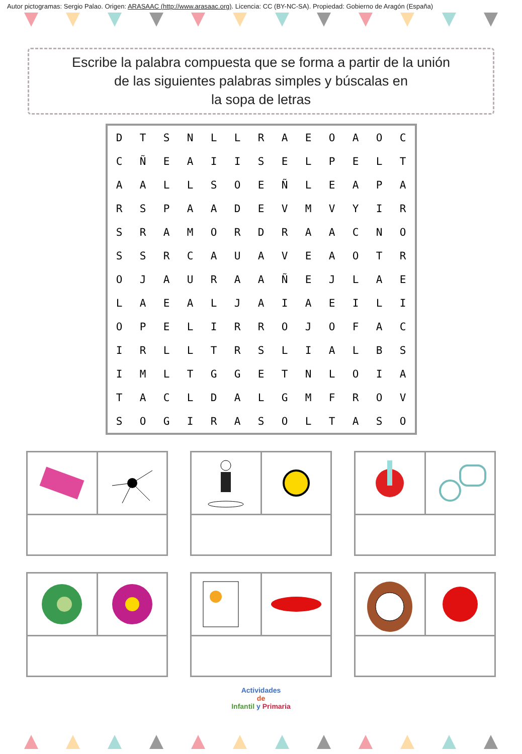Autor pictogramas: Sergio Palao. Origen: ARASAAC (http://www.arasaac.org). Licencia: CC (BY-NC-SA). Propiedad: Gobierno de Aragón (España)
Escribe la palabra compuesta que se forma a partir de la unión
de las siguientes palabras simples y búscalas en
la sopa de letras
| D | T | S | N | L | L | R | A | E | O | A | O | C |
| C | Ñ | E | A | I | I | S | E | L | P | E | L | T |
| A | A | L | L | S | O | E | Ñ | L | E | A | P | A |
| R | S | P | A | A | D | E | V | M | V | Y | I | R |
| S | R | A | M | O | R | D | R | A | A | C | N | O |
| S | S | R | C | A | U | A | V | E | A | O | T | R |
| O | J | A | U | R | A | A | Ñ | E | J | L | A | E |
| L | A | E | A | L | J | A | I | A | E | I | L | I |
| O | P | E | L | I | R | R | O | J | O | F | A | C |
| I | R | L | L | T | R | S | L | I | A | L | B | S |
| I | M | L | T | G | G | E | T | N | L | O | I | A |
| T | A | C | L | D | A | L | G | M | F | R | O | V |
| S | O | G | I | R | A | S | O | L | T | A | S | O |
Actividades
de
Infantil y Primaria